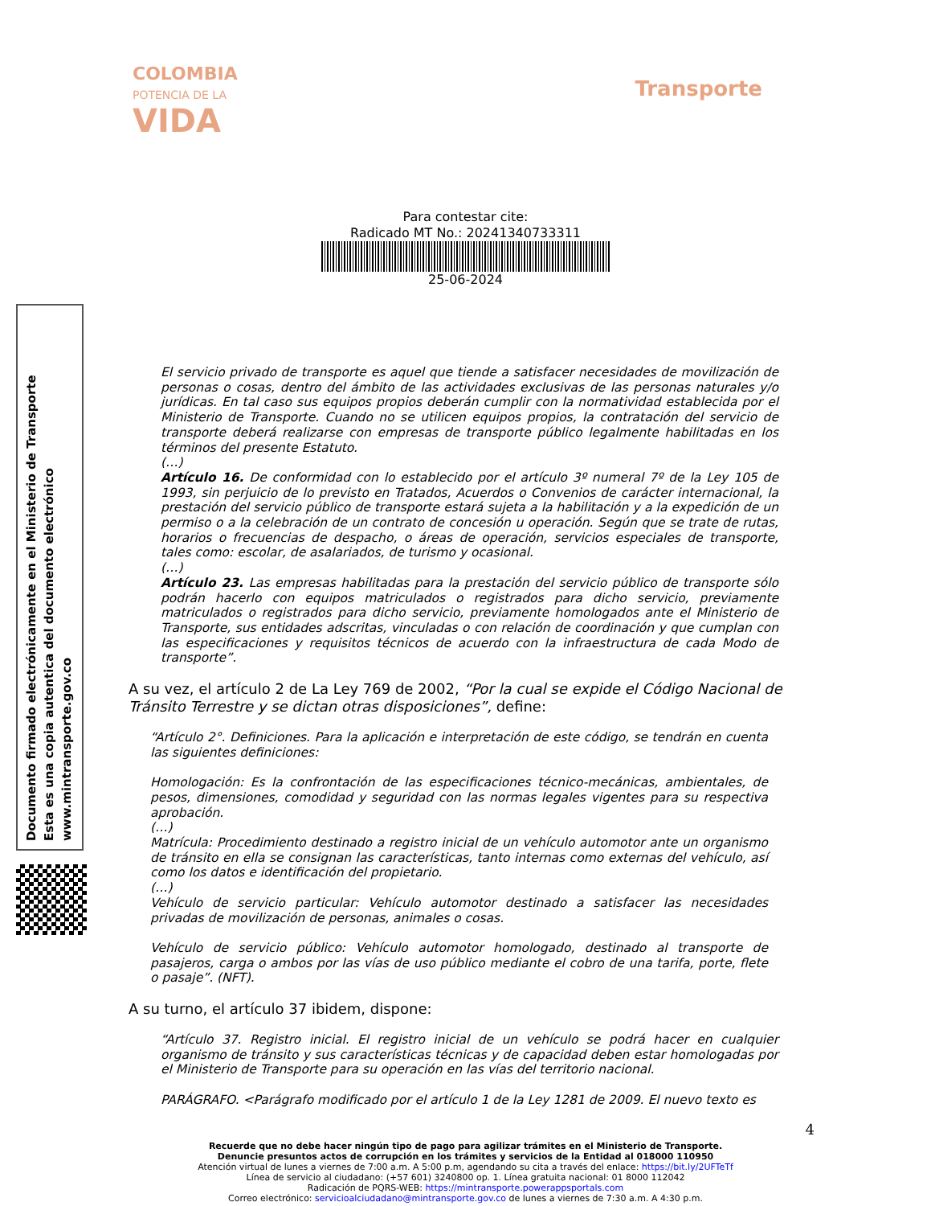COLOMBIA
POTENCIA DE LA
VIDA
Transporte
Para contestar cite:
Radicado MT No.: 20241340733311
25-06-2024
Documento firmado electrónicamente en el Ministerio de Transporte
Esta es una copia autentica del documento electrónico
www.mintransporte.gov.co
El servicio privado de transporte es aquel que tiende a satisfacer necesidades de movilización de personas o cosas, dentro del ámbito de las actividades exclusivas de las personas naturales y/o jurídicas. En tal caso sus equipos propios deberán cumplir con la normatividad establecida por el Ministerio de Transporte. Cuando no se utilicen equipos propios, la contratación del servicio de transporte deberá realizarse con empresas de transporte público legalmente habilitadas en los términos del presente Estatuto.
(…)
Artículo 16. De conformidad con lo establecido por el artículo 3º numeral 7º de la Ley 105 de 1993, sin perjuicio de lo previsto en Tratados, Acuerdos o Convenios de carácter internacional, la prestación del servicio público de transporte estará sujeta a la habilitación y a la expedición de un permiso o a la celebración de un contrato de concesión u operación. Según que se trate de rutas, horarios o frecuencias de despacho, o áreas de operación, servicios especiales de transporte, tales como: escolar, de asalariados, de turismo y ocasional.
(…)
Artículo 23. Las empresas habilitadas para la prestación del servicio público de transporte sólo podrán hacerlo con equipos matriculados o registrados para dicho servicio, previamente matriculados o registrados para dicho servicio, previamente homologados ante el Ministerio de Transporte, sus entidades adscritas, vinculadas o con relación de coordinación y que cumplan con las especificaciones y requisitos técnicos de acuerdo con la infraestructura de cada Modo de transporte”.
A su vez, el artículo 2 de La Ley 769 de 2002, “Por la cual se expide el Código Nacional de Tránsito Terrestre y se dictan otras disposiciones”, define:
“Artículo 2°. Definiciones. Para la aplicación e interpretación de este código, se tendrán en cuenta las siguientes definiciones:
Homologación: Es la confrontación de las especificaciones técnico-mecánicas, ambientales, de pesos, dimensiones, comodidad y seguridad con las normas legales vigentes para su respectiva aprobación.
(…)
Matrícula: Procedimiento destinado a registro inicial de un vehículo automotor ante un organismo de tránsito en ella se consignan las características, tanto internas como externas del vehículo, así como los datos e identificación del propietario.
(…)
Vehículo de servicio particular: Vehículo automotor destinado a satisfacer las necesidades privadas de movilización de personas, animales o cosas.
Vehículo de servicio público: Vehículo automotor homologado, destinado al transporte de pasajeros, carga o ambos por las vías de uso público mediante el cobro de una tarifa, porte, flete o pasaje”. (NFT).
A su turno, el artículo 37 ibidem, dispone:
“Artículo 37. Registro inicial. El registro inicial de un vehículo se podrá hacer en cualquier organismo de tránsito y sus características técnicas y de capacidad deben estar homologadas por el Ministerio de Transporte para su operación en las vías del territorio nacional.
PARÁGRAFO. <Parágrafo modificado por el artículo 1 de la Ley 1281 de 2009. El nuevo texto es
4
Recuerde que no debe hacer ningún tipo de pago para agilizar trámites en el Ministerio de Transporte.
Denuncie presuntos actos de corrupción en los trámites y servicios de la Entidad al 018000 110950
Atención virtual de lunes a viernes de 7:00 a.m. A 5:00 p.m, agendando su cita a través del enlace: https://bit.ly/2UFTeTf
Línea de servicio al ciudadano: (+57 601) 3240800 op. 1. Línea gratuita nacional: 01 8000 112042
Radicación de PQRS-WEB: https://mintransporte.powerappsportals.com
Correo electrónico: servicioalciudadano@mintransporte.gov.co de lunes a viernes de 7:30 a.m. A 4:30 p.m.